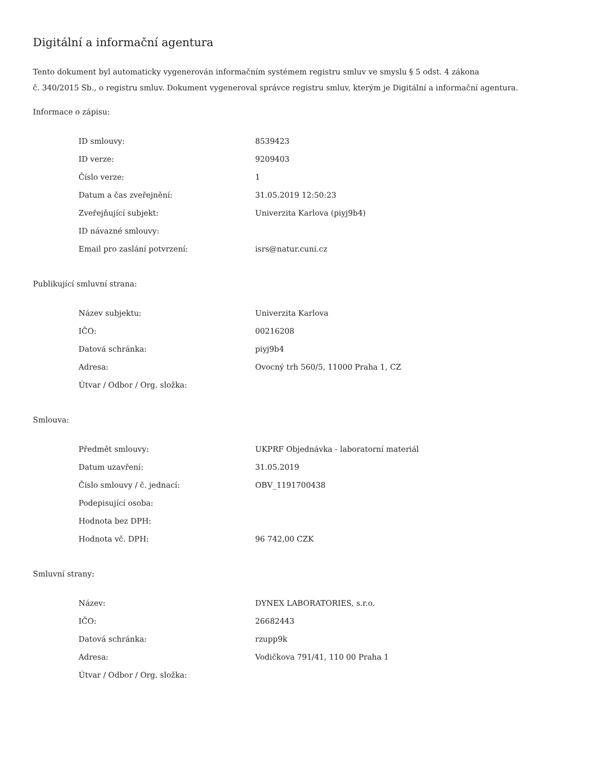Digitální a informační agentura
Tento dokument byl automaticky vygenerován informačním systémem registru smluv ve smyslu § 5 odst. 4 zákona
č. 340/2015 Sb., o registru smluv. Dokument vygeneroval správce registru smluv, kterým je Digitální a informační agentura.
Informace o zápisu:
| ID smlouvy: | 8539423 |
| ID verze: | 9209403 |
| Číslo verze: | 1 |
| Datum a čas zveřejnění: | 31.05.2019 12:50:23 |
| Zveřejňující subjekt: | Univerzita Karlova (piyj9b4) |
| ID návazné smlouvy: | |
| Email pro zaslání potvrzení: | isrs@natur.cuni.cz |
Publikující smluvní strana:
| Název subjektu: | Univerzita Karlova |
| IČO: | 00216208 |
| Datová schránka: | piyj9b4 |
| Adresa: | Ovocný trh 560/5, 11000 Praha 1, CZ |
| Útvar / Odbor / Org. složka: | |
Smlouva:
| Předmět smlouvy: | UKPRF Objednávka - laboratorní materiál |
| Datum uzavření: | 31.05.2019 |
| Číslo smlouvy / č. jednací: | OBV_1191700438 |
| Podepisující osoba: | |
| Hodnota bez DPH: | |
| Hodnota vč. DPH: | 96 742,00 CZK |
Smluvní strany:
| Název: | DYNEX LABORATORIES, s.r.o. |
| IČO: | 26682443 |
| Datová schránka: | rzupp9k |
| Adresa: | Vodičkova 791/41, 110 00 Praha 1 |
| Útvar / Odbor / Org. složka: | |